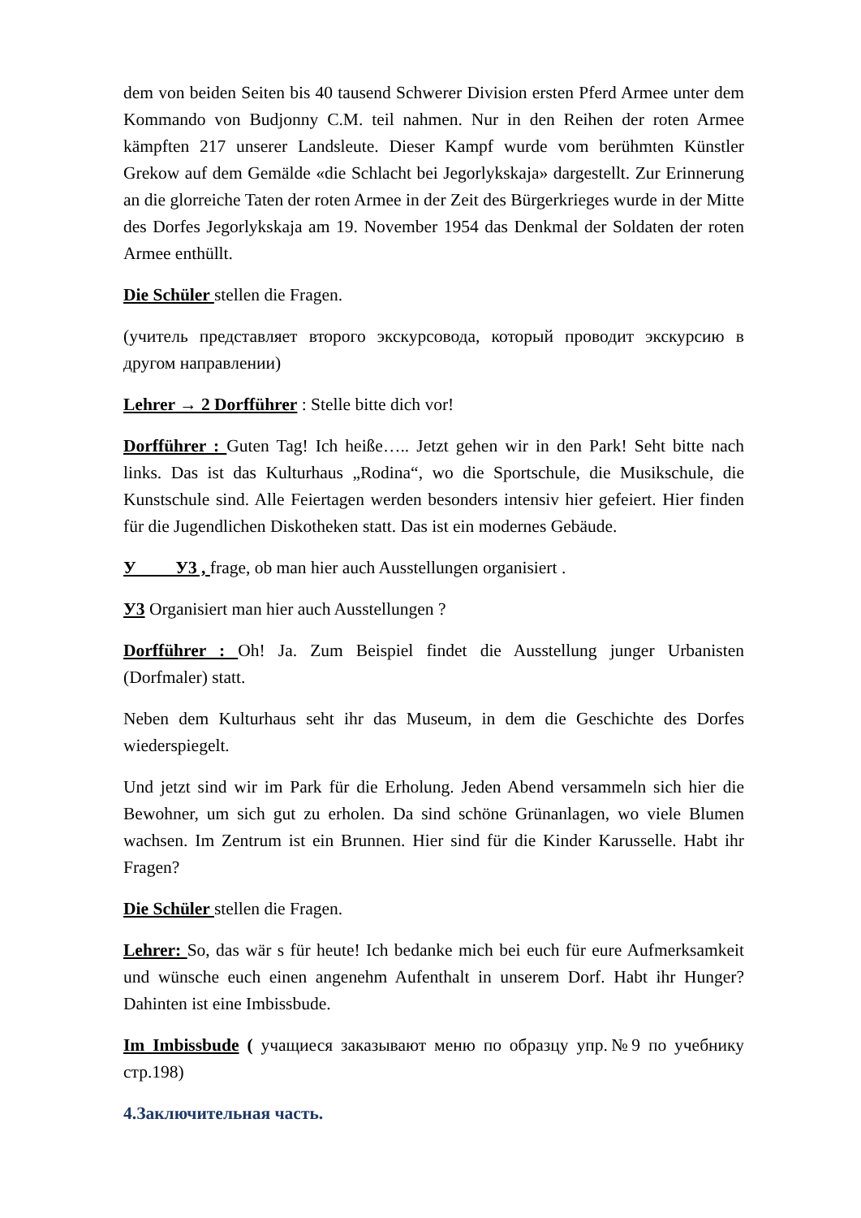dem von beiden Seiten bis 40 tausend Schwerer Division ersten Pferd Armee unter dem Kommando von Budjonny C.M. teil nahmen. Nur in den Reihen der roten Armee kämpften 217 unserer Landsleute. Dieser Kampf wurde vom berühmten Künstler Grekow auf dem Gemälde «die Schlacht bei Jegorlykskaja» dargestellt. Zur Erinnerung an die glorreiche Taten der roten Armee in der Zeit des Bürgerkrieges wurde in der Mitte des Dorfes Jegorlykskaja am 19. November 1954 das Denkmal der Soldaten der roten Armee enthüllt.
Die Schüler stellen die Fragen.
(учитель представляет второго экскурсовода, который проводит экскурсию в другом направлении)
Lehrer → 2 Dorfführer : Stelle bitte dich vor!
Dorfführer : Guten Tag! Ich heiße….. Jetzt gehen wir in den Park! Seht bitte nach links. Das ist das Kulturhaus „Rodina“, wo die Sportschule, die Musikschule, die Kunstschule sind. Alle Feiertagen werden besonders intensiv hier gefeiert. Hier finden für die Jugendlichen Diskotheken statt. Das ist ein modernes Gebäude.
У У3 , frage, ob man hier auch Ausstellungen organisiert .
У3 Organisiert man hier auch Ausstellungen ?
Dorfführer : Oh! Ja. Zum Beispiel findet die Ausstellung junger Urbanisten (Dorfmaler) statt.
Neben dem Kulturhaus seht ihr das Museum, in dem die Geschichte des Dorfes wiederspiegelt.
Und jetzt sind wir im Park für die Erholung. Jeden Abend versammeln sich hier die Bewohner, um sich gut zu erholen. Da sind schöne Grünanlagen, wo viele Blumen wachsen. Im Zentrum ist ein Brunnen. Hier sind für die Kinder Karusselle. Habt ihr Fragen?
Die Schüler stellen die Fragen.
Lehrer: So, das wär s für heute! Ich bedanke mich bei euch für eure Aufmerksamkeit und wünsche euch einen angenehm Aufenthalt in unserem Dorf. Habt ihr Hunger? Dahinten ist eine Imbissbude.
Im Imbissbude ( учащиеся заказывают меню по образцу упр.№9 по учебнику стр.198)
4.Заключительная часть.